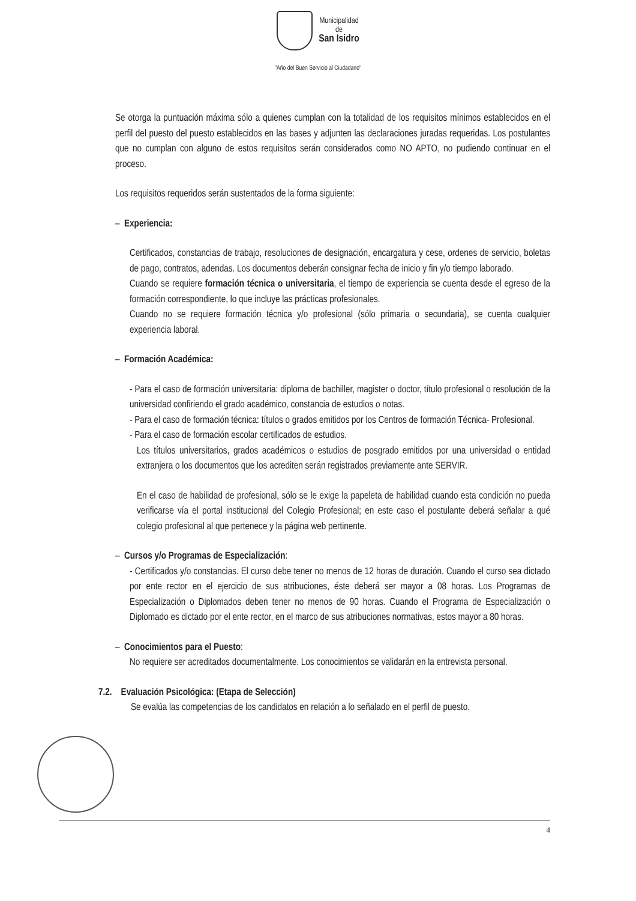Municipalidad
de
San Isidro
"Año del Buen Servicio al Ciudadano"
Se otorga la puntuación máxima sólo a quienes cumplan con la totalidad de los requisitos mínimos establecidos en el perfil del puesto del puesto establecidos en las bases y adjunten las declaraciones juradas requeridas. Los postulantes que no cumplan con alguno de estos requisitos serán considerados como NO APTO, no pudiendo continuar en el proceso.
Los requisitos requeridos serán sustentados de la forma siguiente:
– Experiencia:
Certificados, constancias de trabajo, resoluciones de designación, encargatura y cese, ordenes de servicio, boletas de pago, contratos, adendas. Los documentos deberán consignar fecha de inicio y fin y/o tiempo laborado.
Cuando se requiere formación técnica o universitaria, el tiempo de experiencia se cuenta desde el egreso de la formación correspondiente, lo que incluye las prácticas profesionales.
Cuando no se requiere formación técnica y/o profesional (sólo primaria o secundaria), se cuenta cualquier experiencia laboral.
– Formación Académica:
- Para el caso de formación universitaria: diploma de bachiller, magister o doctor, título profesional o resolución de la universidad confiriendo el grado académico, constancia de estudios o notas.
- Para el caso de formación técnica: títulos o grados emitidos por los Centros de formación Técnica- Profesional.
- Para el caso de formación escolar certificados de estudios.
Los títulos universitarios, grados académicos o estudios de posgrado emitidos por una universidad o entidad extranjera o los documentos que los acrediten serán registrados previamente ante SERVIR.
En el caso de habilidad de profesional, sólo se le exige la papeleta de habilidad cuando esta condición no pueda verificarse vía el portal institucional del Colegio Profesional; en este caso el postulante deberá señalar a qué colegio profesional al que pertenece y la página web pertinente.
– Cursos y/o Programas de Especialización:
- Certificados y/o constancias. El curso debe tener no menos de 12 horas de duración. Cuando el curso sea dictado por ente rector en el ejercicio de sus atribuciones, éste deberá ser mayor a 08 horas. Los Programas de Especialización o Diplomados deben tener no menos de 90 horas. Cuando el Programa de Especialización o Diplomado es dictado por el ente rector, en el marco de sus atribuciones normativas, estos mayor a 80 horas.
– Conocimientos para el Puesto:
No requiere ser acreditados documentalmente. Los conocimientos se validarán en la entrevista personal.
7.2. Evaluación Psicológica: (Etapa de Selección)
Se evalúa las competencias de los candidatos en relación a lo señalado en el perfil de puesto.
4